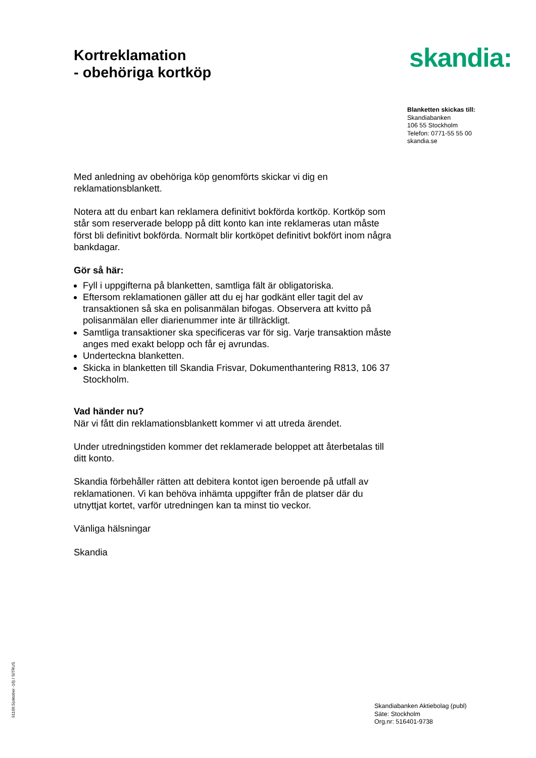Kortreklamation
- obehöriga kortköp
skandia:
Blanketten skickas till:
Skandiabanken
106 55 Stockholm
Telefon: 0771-55 55 00
skandia.se
Med anledning av obehöriga köp genomförts skickar vi dig en reklamationsblankett.
Notera att du enbart kan reklamera definitivt bokförda kortköp. Kortköp som står som reserverade belopp på ditt konto kan inte reklameras utan måste först bli definitivt bokförda. Normalt blir kortköpet definitivt bokfört inom några bankdagar.
Gör så här:
Fyll i uppgifterna på blanketten, samtliga fält är obligatoriska.
Eftersom reklamationen gäller att du ej har godkänt eller tagit del av transaktionen så ska en polisanmälan bifogas. Observera att kvitto på polisanmälan eller diarienummer inte är tillräckligt.
Samtliga transaktioner ska specificeras var för sig. Varje transaktion måste anges med exakt belopp och får ej avrundas.
Underteckna blanketten.
Skicka in blanketten till Skandia Frisvar, Dokumenthantering R813, 106 37 Stockholm.
Vad händer nu?
När vi fått din reklamationsblankett kommer vi att utreda ärendet.
Under utredningstiden kommer det reklamerade beloppet att återbetalas till ditt konto.
Skandia förbehåller rätten att debitera kontot igen beroende på utfall av reklamationen. Vi kan behöva inhämta uppgifter från de platser där du utnyttjat kortet, varför utredningen kan ta minst tio veckor.
Vänliga hälsningar
Skandia
91166:5(oktober -16) / SITRUS
Skandiabanken Aktiebolag (publ)
Säte: Stockholm
Org.nr: 516401-9738